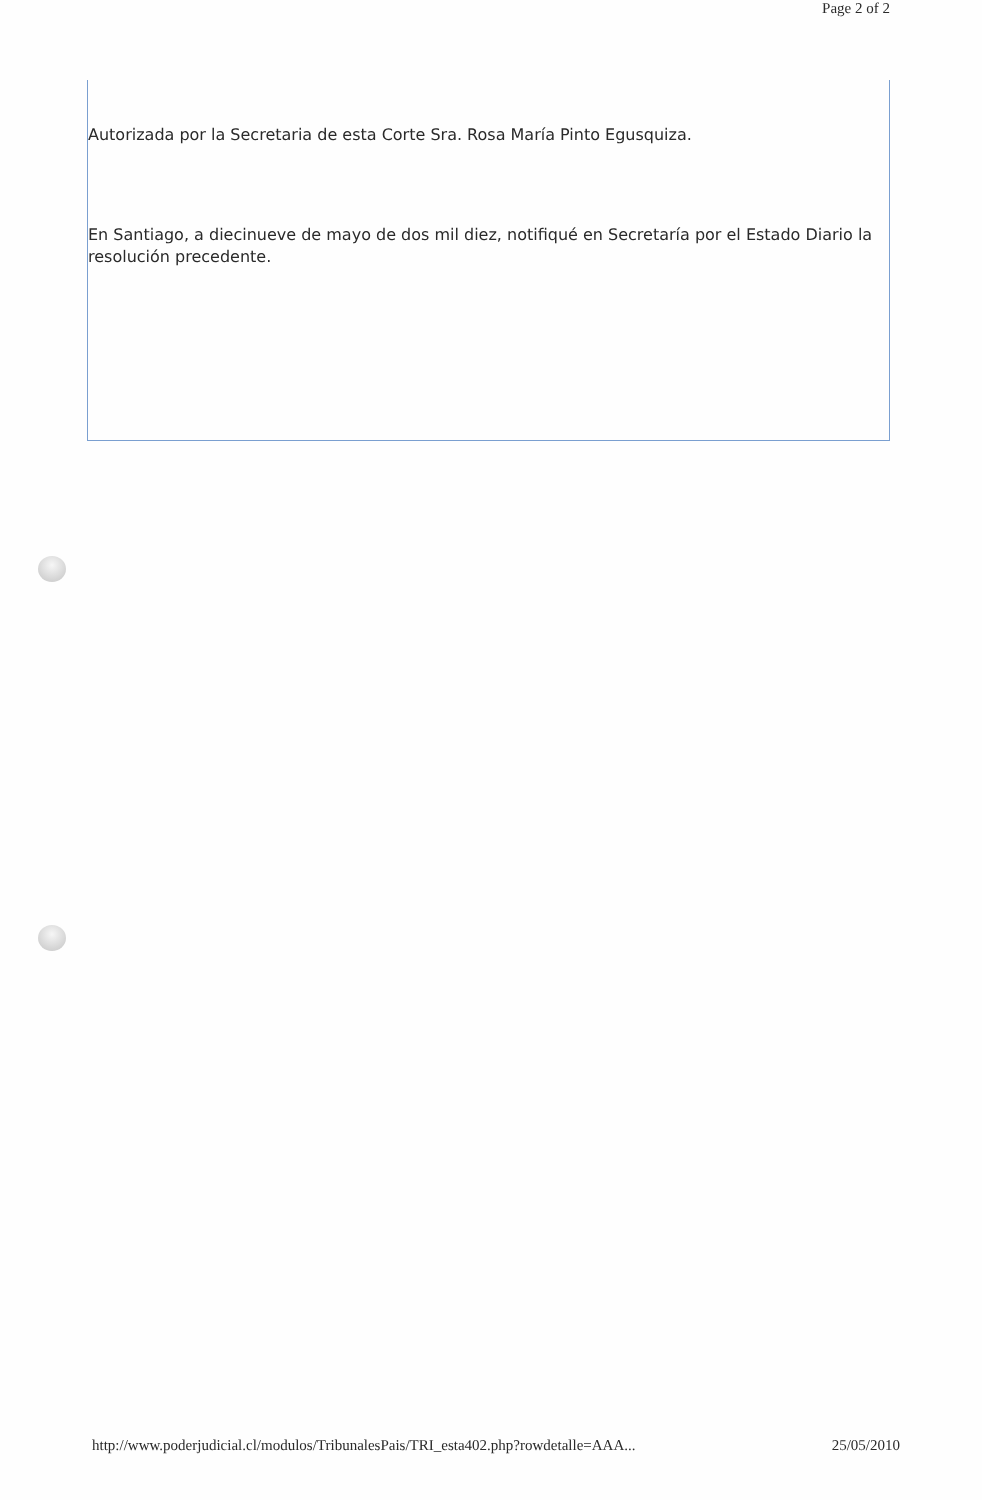Page 2 of 2
Autorizada por la Secretaria de esta Corte Sra. Rosa María Pinto Egusquiza.
En Santiago, a diecinueve de mayo de dos mil diez, notifiqué en Secretaría por el Estado Diario la resolución precedente.
http://www.poderjudicial.cl/modulos/TribunalesPais/TRI_esta402.php?rowdetalle=AAA... 25/05/2010